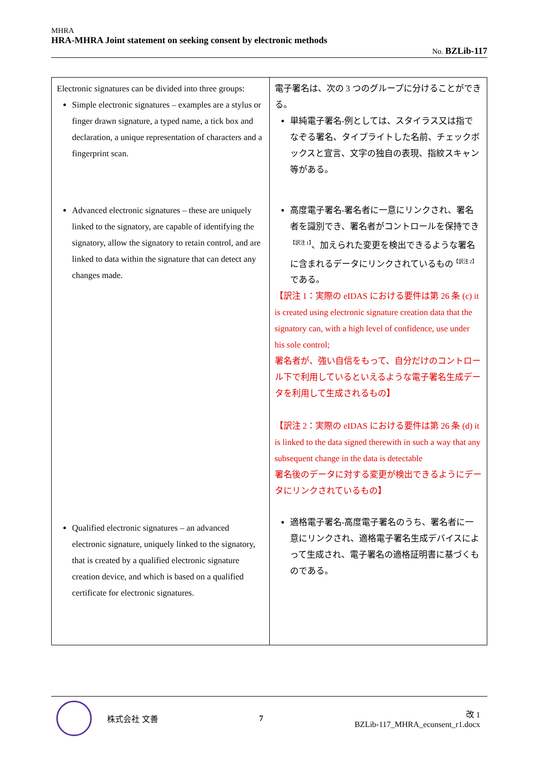MHRA
HRA-MHRA Joint statement on seeking consent by electronic methods
No. BZLib-117
| Electronic signatures can be divided into three groups: Simple electronic signatures – examples are a stylus or finger drawn signature, a typed name, a tick box and declaration, a unique representation of characters and a fingerprint scan. Advanced electronic signatures – these are uniquely linked to the signatory, are capable of identifying the signatory, allow the signatory to retain control, and are linked to data within the signature that can detect any changes made. Qualified electronic signatures – an advanced electronic signature, uniquely linked to the signatory, that is created by a qualified electronic signature creation device, and which is based on a qualified certificate for electronic signatures. | 電子署名は、次の 3 つのグループに分けることができる。 単純電子署名-例としては、スタイラス又は指でなぞる署名、タイプライトした名前、チェックボックスと宣言、文字の独自の表現、指紋スキャン等がある。 高度電子署名-署名者に一意にリンクされ、署名者を識別でき、署名者がコントロールを保持でき<sup>【訳注 1】</sup>、加えられた変更を検出できるような署名に含まれるデータにリンクされているもの<sup>【訳注 2】</sup>である。 【訳注 1：実際の eIDAS における要件は第 26 条 (c) it is created using electronic signature creation data that the signatory can, with a high level of confidence, use under his sole control; 署名者が、強い自信をもって、自分だけのコントロール下で利用しているといえるような電子署名生成データを利用して生成されるもの】 【訳注 2：実際の eIDAS における要件は第 26 条 (d) it is linked to the data signed therewith in such a way that any subsequent change in the data is detectable 署名後のデータに対する変更が検出できるようにデータにリンクされているもの】 適格電子署名-高度電子署名のうち、署名者に一意にリンクされ、適格電子署名生成デバイスによって生成され、電子署名の適格証明書に基づくものである。 |
株式会社 文善 7
改 1
BZLib-117_MHRA_econsent_r1.docx